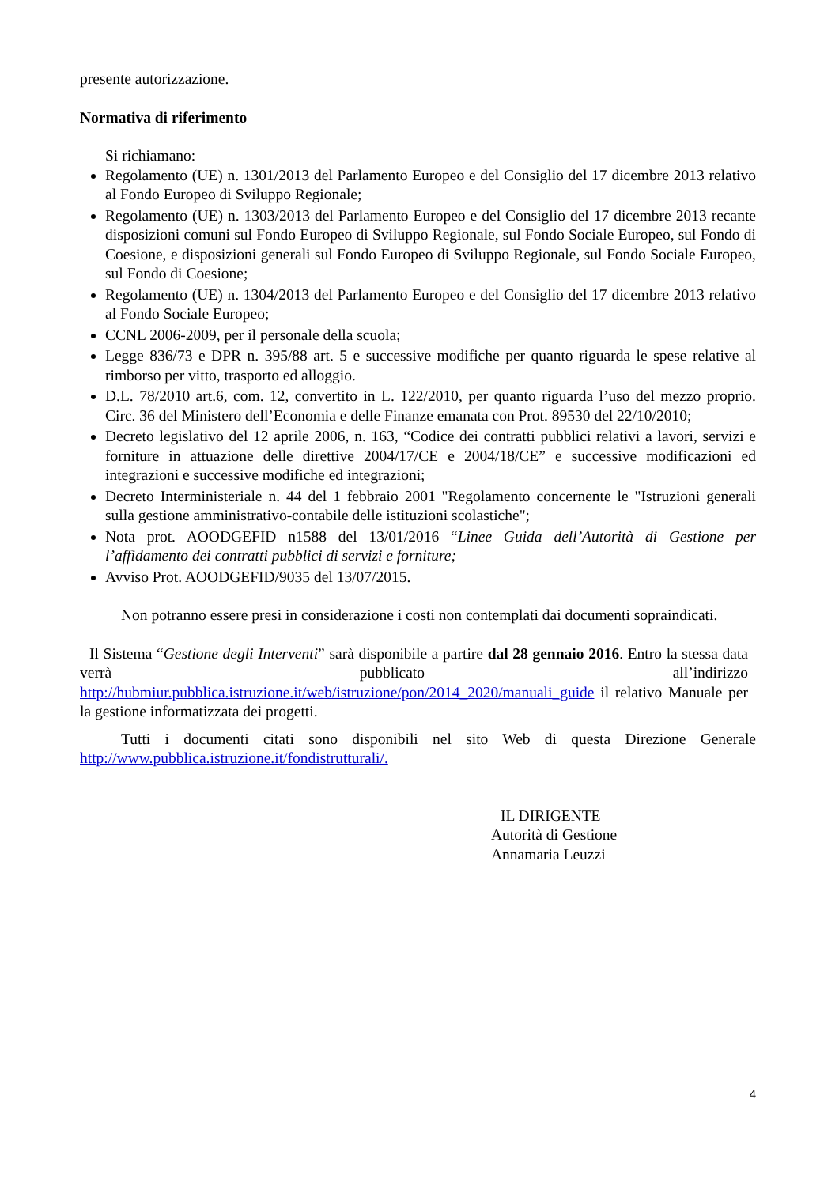presente autorizzazione.
Normativa di riferimento
Si richiamano:
Regolamento (UE) n. 1301/2013 del Parlamento Europeo e del Consiglio del 17 dicembre 2013 relativo al Fondo Europeo di Sviluppo Regionale;
Regolamento (UE) n. 1303/2013 del Parlamento Europeo e del Consiglio del 17 dicembre 2013 recante disposizioni comuni sul Fondo Europeo di Sviluppo Regionale, sul Fondo Sociale Europeo, sul Fondo di Coesione, e disposizioni generali sul Fondo Europeo di Sviluppo Regionale, sul Fondo Sociale Europeo, sul Fondo di Coesione;
Regolamento (UE) n. 1304/2013 del Parlamento Europeo e del Consiglio del 17 dicembre 2013 relativo al Fondo Sociale Europeo;
CCNL 2006-2009, per il personale della scuola;
Legge 836/73 e DPR n. 395/88 art. 5 e successive modifiche per quanto riguarda le spese relative al rimborso per vitto, trasporto ed alloggio.
D.L. 78/2010 art.6, com. 12, convertito in L. 122/2010, per quanto riguarda l’uso del mezzo proprio. Circ. 36 del Ministero dell’Economia e delle Finanze emanata con Prot. 89530 del 22/10/2010;
Decreto legislativo del 12 aprile 2006, n. 163, “Codice dei contratti pubblici relativi a lavori, servizi e forniture in attuazione delle direttive 2004/17/CE e 2004/18/CE” e successive modificazioni ed integrazioni e successive modifiche ed integrazioni;
Decreto Interministeriale n. 44 del 1 febbraio 2001 "Regolamento concernente le "Istruzioni generali sulla gestione amministrativo-contabile delle istituzioni scolastiche";
Nota prot. AOODGEFID n1588 del 13/01/2016 “Linee Guida dell’Autorità di Gestione per l’affidamento dei contratti pubblici di servizi e forniture;
Avviso Prot. AOODGEFID/9035 del 13/07/2015.
Non potranno essere presi in considerazione i costi non contemplati dai documenti sopraindicati.
Il Sistema “Gestione degli Interventi” sarà disponibile a partire dal 28 gennaio 2016. Entro la stessa data verrà pubblicato all’indirizzo http://hubmiur.pubblica.istruzione.it/web/istruzione/pon/2014_2020/manuali_guide il relativo Manuale per la gestione informatizzata dei progetti.
Tutti i documenti citati sono disponibili nel sito Web di questa Direzione Generale http://www.pubblica.istruzione.it/fondistrutturali/.
IL DIRIGENTE
Autorità di Gestione
Annamaria Leuzzi
4